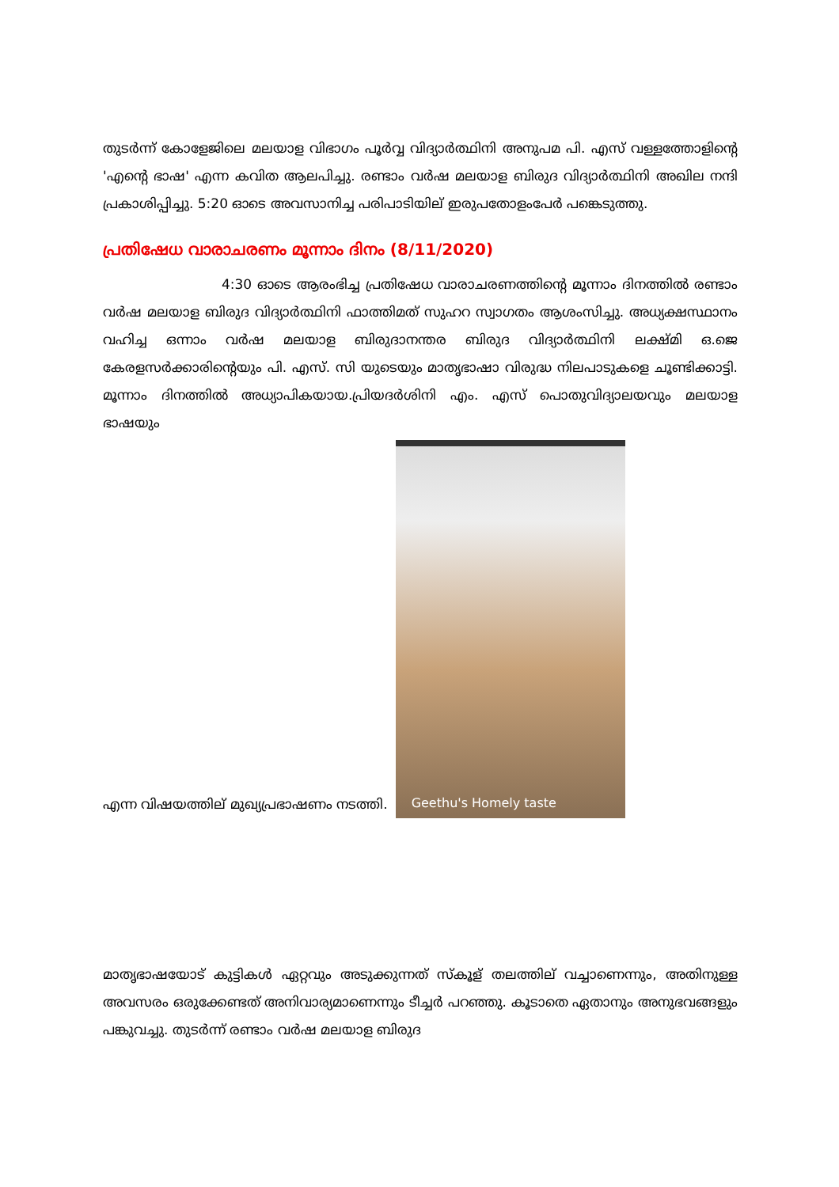തുടർന്ന് കോളേജിലെ മലയാള വിഭാഗം പൂർവ്വ വിദ്യാർത്ഥിനി അനുപമ പി. എസ് വള്ളത്തോളിന്റെ 'എന്റെ ഭാഷ' എന്ന കവിത ആലപിച്ചു. രണ്ടാം വർഷ മലയാള ബിരുദ വിദ്യാർത്ഥിനി അഖില നന്ദി പ്രകാശിപ്പിച്ചു. 5:20 ഓടെ അവസാനിച്ച പരിപാടിയില് ഇരുപതോളംപേർ പങ്കെടുത്തു.
പ്രതിഷേധ വാരാചരണം മൂന്നാം ദിനം (8/11/2020)
4:30 ഓടെ ആരംഭിച്ച പ്രതിഷേധ വാരാചരണത്തിന്റെ മൂന്നാം ദിനത്തിൽ രണ്ടാം വർഷ മലയാള ബിരുദ വിദ്യാർത്ഥിനി ഫാത്തിമത് സുഹറ സ്വാഗതം ആശംസിച്ചു. അധ്യക്ഷസ്ഥാനം വഹിച്ച ഒന്നാം വർഷ മലയാള ബിരുദാനന്തര ബിരുദ വിദ്യാർത്ഥിനി ലക്ഷ്മി ഒ.ജെ കേരളസർക്കാരിന്റെയും പി. എസ്. സി യുടെയും മാതൃഭാഷാ വിരുദ്ധ നിലപാടുകളെ ചൂണ്ടിക്കാട്ടി. മൂന്നാം ദിനത്തിൽ അധ്യാപികയായ.പ്രിയദർശിനി എം. എസ് പൊതുവിദ്യാലയവും മലയാള ഭാഷയും
എന്ന വിഷയത്തില് മുഖ്യപ്രഭാഷണം നടത്തി.
Geethu's Homely taste
മാതൃഭാഷയോട് കുട്ടികൾ ഏറ്റവും അടുക്കുന്നത് സ്കൂള് തലത്തില് വച്ചാണെന്നും, അതിനുള്ള അവസരം ഒരുക്കേണ്ടത് അനിവാര്യമാണെന്നും ടീച്ചർ പറഞ്ഞു. കൂടാതെ ഏതാനും അനുഭവങ്ങളും പങ്കുവച്ചു. തുടർന്ന് രണ്ടാം വർഷ മലയാള ബിരുദ